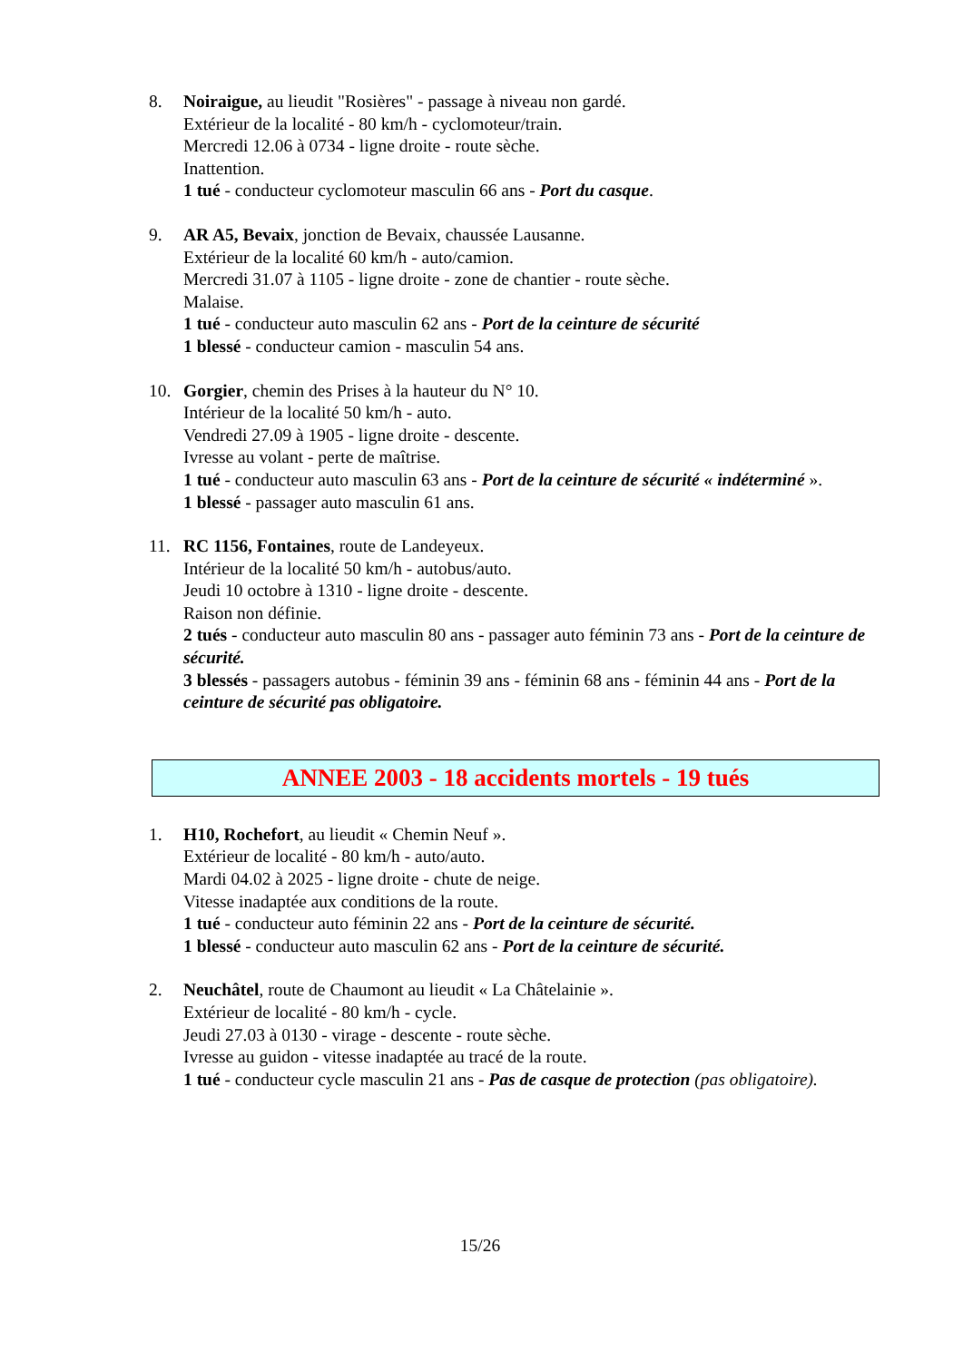8. Noiraigue, au lieudit "Rosières" - passage à niveau non gardé.
Extérieur de la localité - 80 km/h - cyclomoteur/train.
Mercredi 12.06 à 0734 - ligne droite - route sèche.
Inattention.
1 tué - conducteur cyclomoteur masculin 66 ans - Port du casque.
9. AR A5, Bevaix, jonction de Bevaix, chaussée Lausanne.
Extérieur de la localité 60 km/h - auto/camion.
Mercredi 31.07 à 1105 - ligne droite - zone de chantier - route sèche.
Malaise.
1 tué - conducteur auto masculin 62 ans - Port de la ceinture de sécurité
1 blessé - conducteur camion - masculin 54 ans.
10. Gorgier, chemin des Prises à la hauteur du N° 10.
Intérieur de la localité 50 km/h - auto.
Vendredi 27.09 à 1905 - ligne droite - descente.
Ivresse au volant - perte de maîtrise.
1 tué - conducteur auto masculin 63 ans - Port de la ceinture de sécurité « indéterminé ».
1 blessé - passager auto masculin 61 ans.
11. RC 1156, Fontaines, route de Landeyeux.
Intérieur de la localité 50 km/h - autobus/auto.
Jeudi 10 octobre à 1310 - ligne droite - descente.
Raison non définie.
2 tués - conducteur auto masculin 80 ans - passager auto féminin 73 ans - Port de la ceinture de sécurité.
3 blessés - passagers autobus - féminin 39 ans - féminin 68 ans - féminin 44 ans - Port de la ceinture de sécurité pas obligatoire.
ANNEE 2003 - 18 accidents mortels - 19 tués
1. H10, Rochefort, au lieudit « Chemin Neuf ».
Extérieur de localité - 80 km/h - auto/auto.
Mardi 04.02 à 2025 - ligne droite - chute de neige.
Vitesse inadaptée aux conditions de la route.
1 tué - conducteur auto féminin 22 ans - Port de la ceinture de sécurité.
1 blessé - conducteur auto masculin 62 ans - Port de la ceinture de sécurité.
2. Neuchâtel, route de Chaumont au lieudit « La Châtelainie ».
Extérieur de localité - 80 km/h - cycle.
Jeudi 27.03 à 0130 - virage - descente - route sèche.
Ivresse au guidon - vitesse inadaptée au tracé de la route.
1 tué - conducteur cycle masculin 21 ans - Pas de casque de protection (pas obligatoire).
15/26